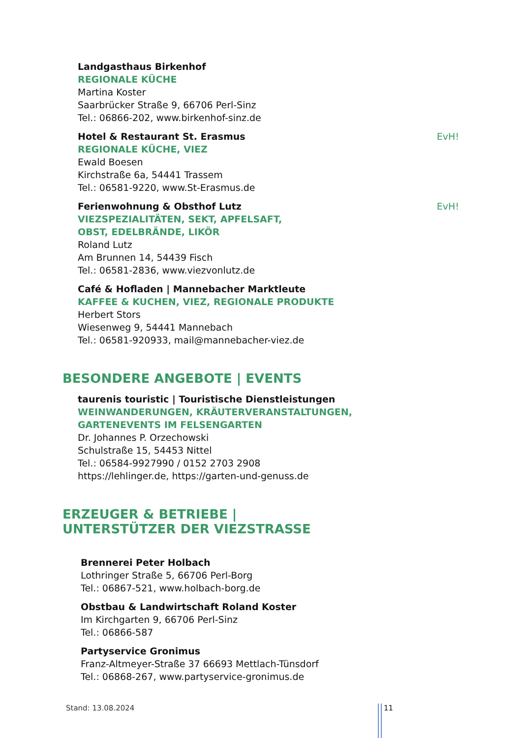Landgasthaus Birkenhof
REGIONALE KÜCHE
Martina Koster
Saarbrücker Straße 9, 66706 Perl-Sinz
Tel.: 06866-202, www.birkenhof-sinz.de
Hotel & Restaurant St. Erasmus EvH!
REGIONALE KÜCHE, VIEZ
Ewald Boesen
Kirchstraße 6a, 54441 Trassem
Tel.: 06581-9220, www.St-Erasmus.de
Ferienwohnung & Obsthof Lutz EvH!
VIEZSPEZIALITÄTEN, SEKT, APFELSAFT,
OBST, EDELBRÄNDE, LIKÖR
Roland Lutz
Am Brunnen 14, 54439 Fisch
Tel.: 06581-2836, www.viezvonlutz.de
Café & Hofladen | Mannebacher Marktleute
KAFFEE & KUCHEN, VIEZ, REGIONALE PRODUKTE
Herbert Stors
Wiesenweg 9, 54441 Mannebach
Tel.: 06581-920933, mail@mannebacher-viez.de
BESONDERE ANGEBOTE | EVENTS
taurenis touristic | Touristische Dienstleistungen
WEINWANDERUNGEN, KRÄUTERVERANSTALTUNGEN,
GARTENEVENTS IM FELSENGARTEN
Dr. Johannes P. Orzechowski
Schulstraße 15, 54453 Nittel
Tel.: 06584-9927990 / 0152 2703 2908
https://lehlinger.de, https://garten-und-genuss.de
ERZEUGER & BETRIEBE |
UNTERSTÜTZER DER VIEZSTRASSE
Brennerei Peter Holbach
Lothringer Straße 5, 66706 Perl-Borg
Tel.: 06867-521, www.holbach-borg.de
Obstbau & Landwirtschaft Roland Koster
Im Kirchgarten 9, 66706 Perl-Sinz
Tel.: 06866-587
Partyservice Gronimus
Franz-Altmeyer-Straße 37 66693 Mettlach-Tünsdorf
Tel.: 06868-267, www.partyservice-gronimus.de
Stand: 13.08.2024 11